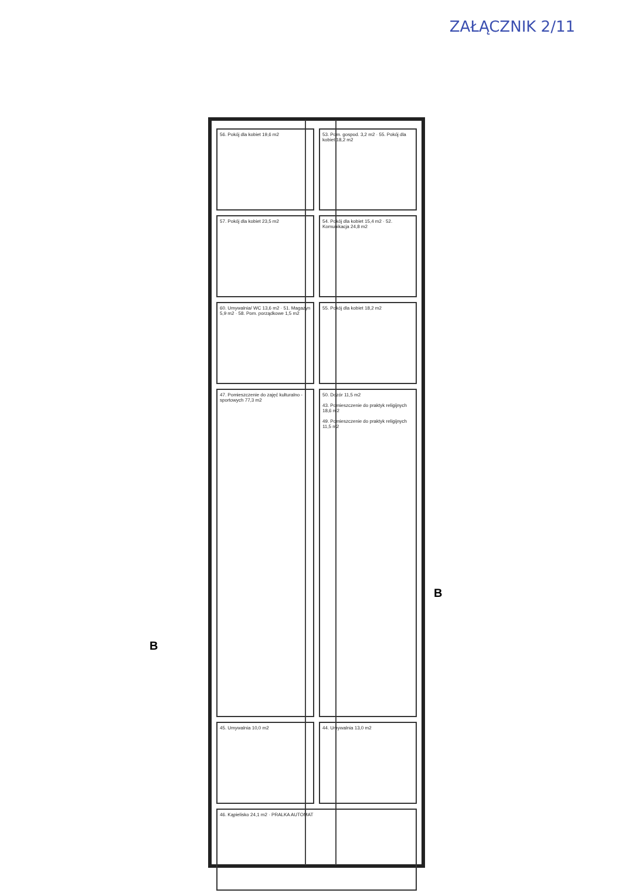ZAŁĄCZNIK 2/11
56. Pokój dla kobiet 19,6 m2
53. Pom. gospod. 3,2 m2 · 55. Pokój dla kobiet 18,2 m2
57. Pokój dla kobiet 23,5 m2
54. Pokój dla kobiet 15,4 m2 · 52. Komunikacja 24,8 m2
60. Umywalnia/ WC 13,6 m2 · 51. Magazyn 5,9 m2 · 58. Pom. porządkowe 1,5 m2
55. Pokój dla kobiet 18,2 m2
47. Pomieszczenie do zajęć kulturalno - sportowych 77,3 m2
50. Dozór 11,5 m2
43. Pomieszczenie do praktyk religijnych 18,6 m2
49. Pomieszczenie do praktyk religijnych 11,5 m2
45. Umywalnia 10,0 m2
44. Umywalnia 13,0 m2
46. Kąpielisko 24,1 m2 · PRALKA AUTOMAT
B
B